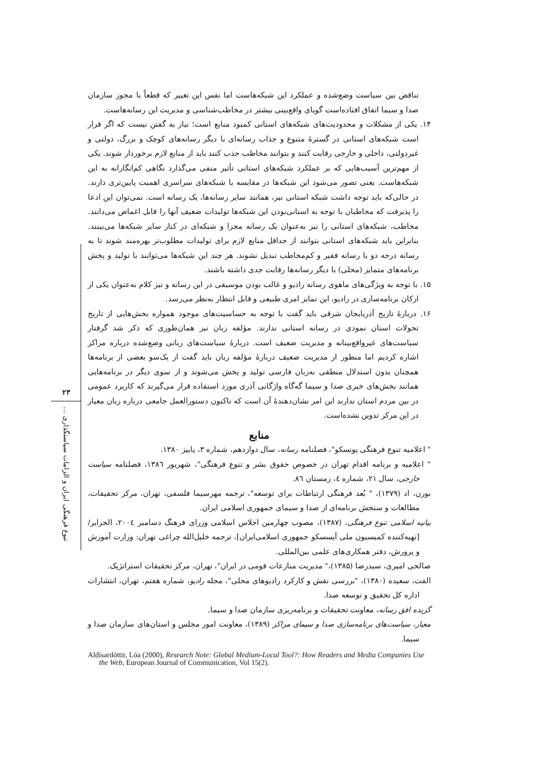۲۳
تنوع فرهنگی ایران و الزامات سیاستگذاری ...
تناقض بین سیاست وضع‌شده و عملکرد این شبکه‌هاست اما نفس این تغییر که قطعاً با مجوز سازمان صدا و سیما اتفاق افتاده‌است گویای واقع‌بینی بیشتر در مخاطب‌شناسی و مدیریت این رسانه‌هاست.
۱۴. یکی از مشکلات و محدودیت‌های شبکه‌های استانی کمبود منابع است؛ نیاز به گفتن نیست که اگر قرار است شبکه‌های استانی در گسترهٔ متنوع و جذاب رسانه‌ای با دیگر رسانه‌های کوچک و بزرگ، دولتی و غیردولتی، داخلی و خارجی رقابت کنند و بتوانند مخاطب جذب کنند باید از منابع لازم برخوردار شوند. یکی از مهم‌ترین آسیب‌هایی که بر عملکرد شبکه‌های استانی تأثیر منفی می‌گذارد نگاهی کم‌انگارانه به این شبکه‌هاست. یعنی تصور می‌شود این شبکه‌ها در مقایسه با شبکه‌های سراسری اهمیت پایین‌تری دارند. در حالی‌که باید توجه داشت شبکه استانی نیز، همانند سایر رسانه‌ها، یک رسانه است. نمی‌توان این ادعا را پذیرفت که مخاطبان با توجه به استانی‌بودن این شبکه‌ها تولیدات ضعیف آنها را قابل اغماض می‌دانند. مخاطب، شبکه‌های استانی را نیز به‌عنوان یک رسانه مجزا و شبکه‌ای در کنار سایر شبکه‌ها می‌بینند. بنابراین باید شبکه‌های استانی بتوانند از حداقل منابع لازم برای تولیدات مطلوب‌تر بهره‌مند شوند تا به رسانه درجه دو یا رسانه فقیر و کم‌مخاطب تبدیل نشوند. هر چند این شبکه‌ها می‌توانند با تولید و پخش برنامه‌های متمایز (محلی) با دیگر رسانه‌ها رقابت جدی داشته باشند.
۱۵. با توجه به ویژگی‌های ماهوی رسانه رادیو و غالب بودن موسیقی در این رسانه و نیز کلام به‌عنوان یکی از ارکان برنامه‌سازی در رادیو، این تمایز امری طبیعی و قابل انتظار به‌نظر می‌رسد.
۱۶. دربارهٔ تاریخ آذربایجان شرقی باید گفت با توجه به حساسیت‌های موجود همواره بخش‌هایی از تاریخ تحولات استان نمودی در رسانه استانی ندارند. مؤلفه زبان نیز همان‌طوری که ذکر شد گرفتار سیاست‌های غیرواقع‌بینانه و مدیریت ضعیف است. دربارهٔ سیاست‌های زبانی وضع‌شده درباره مراکز اشاره کردیم اما منظور از مدیریت ضعیف دربارهٔ مؤلفه زبان باید گفت از یک‌سو بعضی از برنامه‌ها همچنان بدون استدلال منطقی به‌زبان فارسی تولید و پخش می‌شوند و از سوی دیگر در برنامه‌هایی همانند بخش‌های خبری صدا و سیما گه‌گاه واژگانی آذری مورد استفاده قرار می‌گیرند که کاربرد عمومی در بین مردم استان ندارند این امر نشان‌دهندهٔ آن است که تاکنون دستورالعمل جامعی درباره زبان معیار در این مرکز تدوین نشده‌است.
منابع
" اعلامیه تنوع فرهنگی یونسکو"، فصلنامه رسانه، سال دوازدهم، شماره ۳، پاییز ۱۳۸۰.
" اعلامیه و برنامه اقدام تهران در خصوص حقوق بشر و تنوع فرهنگی"، شهریور ۱۳۸٦، فصلنامه سیاست خارجی، سال ۲۱، شماره ٤، زمستان ۸٦.
بورن، اد (۱۳۷۹)، " بُعد فرهنگی ارتباطات برای توسعه"، ترجمه مهرسیما فلسفی، تهران، مرکز تحقیقات، مطالعات و سنجش برنامه‌ای از صدا و سیمای جمهوری اسلامی ایران.
بیانیه اسلامی تنوع فرهنگی، (۱۳۸۷)، مصوب چهارمین اجلاس اسلامی وزرای فرهنگ دسامبر ۲۰۰٤، الجزایر/ [تهیه‌کننده کمیسیون ملی آیسسکو جمهوری اسلامی‌ایران]، ترجمه خلیل‌الله چراغی تهران: وزارت آموزش و پرورش، دفتر همکاری‌های علمی بین‌المللی.
صالحی امیری، سیدرضا (۱۳۸۵)،" مدیریت منازعات قومی در ایران"، تهران، مرکز تحقیقات استراتژیک.
الفت، سعیده (۱۳۸۰)، "بررسی نقش و کارکرد رادیوهای محلی"، مجله رادیو، شماره هفتم، تهران، انتشارات اداره کل تحقیق و توسعه صدا.
گزیده افق رسانه، معاونت تحقیقات و برنامه‌ریزی سازمان صدا و سیما.
معیار، سیاست‌های برنامه‌سازی صدا و سیمای مراکز (۱۳۸۹)، معاونت امور مجلس و استان‌های سازمان صدا و سیما.
Aldísardóttir, Lóa (2000), Research Note: Global Medium-Local Tool?: How Readers and Media Companies Use the Web, European Journal of Communication, Vol 15(2).